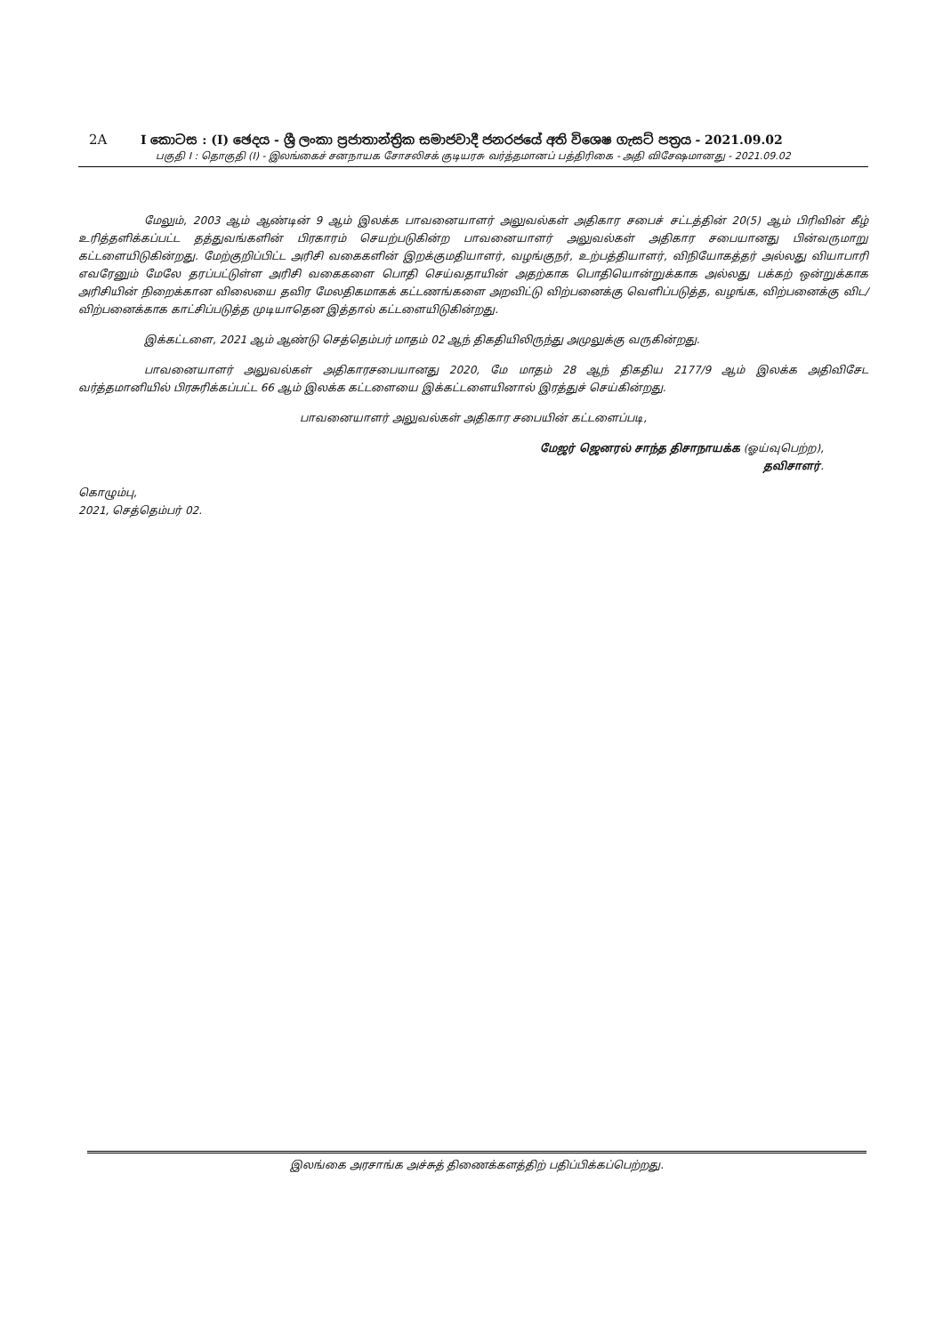2A I කොටස : (I) ඡෙදය - ශ්‍රී ලංකා ප්‍රජාතාන්ත්‍රික සමාජවාදී ජනරජයේ අති විශෙෂ ගැසට් පත්‍රය - 2021.09.02
பகுதி I : தொகுதி (I) - இலங்கைச் சனநாயக சோசலிசக் குடியரசு வர்த்தமானப் பத்திரிகை - அதி விசேஷமானது - 2021.09.02
மேலும், 2003 ஆம் ஆண்டின் 9 ஆம் இலக்க பாவனையாளர் அலுவல்கள் அதிகார சபைச் சட்டத்தின் 20(5) ஆம் பிரிவின் கீழ் உரித்தளிக்கப்பட்ட தத்துவங்களின் பிரகாரம் செயற்படுகின்ற பாவனையாளர் அலுவல்கள் அதிகார சபையானது பின்வருமாறு கட்டளையிடுகின்றது. மேற்குறிப்பிட்ட அரிசி வகைகளின் இறக்குமதியாளர், வழங்குநர், உற்பத்தியாளர், விநியோகத்தர் அல்லது வியாபாரி எவரேனும் மேலே தரப்பட்டுள்ள அரிசி வகைகளை பொதி செய்வதாயின் அதற்காக பொதியொன்றுக்காக அல்லது பக்கற் ஒன்றுக்காக அரிசியின் நிறைக்கான விலையை தவிர மேலதிகமாகக் கட்டணங்களை அறவிட்டு விற்பனைக்கு வெளிப்படுத்த, வழங்க, விற்பனைக்கு விட/விற்பனைக்காக காட்சிப்படுத்த முடியாதென இத்தால் கட்டளையிடுகின்றது.
இக்கட்டளை, 2021 ஆம் ஆண்டு செத்தெம்பர் மாதம் 02 ஆந் திகதியிலிருந்து அமுலுக்கு வருகின்றது.
பாவனையாளர் அலுவல்கள் அதிகாரசபையானது 2020, மே மாதம் 28 ஆந் திகதிய 2177/9 ஆம் இலக்க அதிவிசேட வர்த்தமானியில் பிரசுரிக்கப்பட்ட 66 ஆம் இலக்க கட்டளையை இக்கட்டளையினால் இரத்துச் செய்கின்றது.
பாவனையாளர் அலுவல்கள் அதிகார சபையின் கட்டளைப்படி,
மேஜர் ஜெனரல் சாந்த திசாநாயக்க (ஓய்வுபெற்ற),
தவிசாளர்.
கொழும்பு,
2021, செத்தெம்பர் 02.
இலங்கை அரசாங்க அச்சுத் திணைக்களத்திற் பதிப்பிக்கப்பெற்றது.